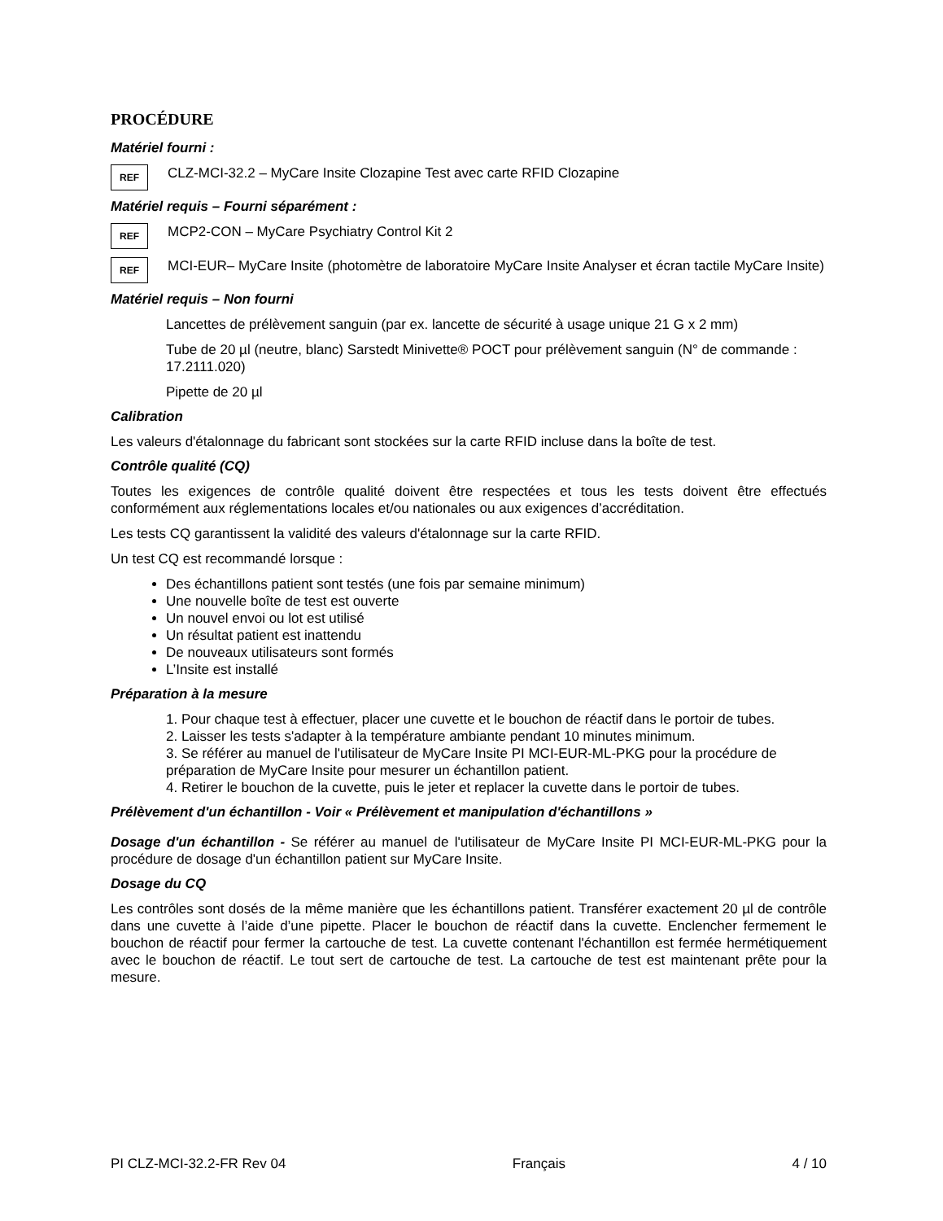PROCÉDURE
Matériel fourni :
REF
CLZ-MCI-32.2 – MyCare Insite Clozapine Test avec carte RFID Clozapine
Matériel requis – Fourni séparément :
REF
MCP2-CON – MyCare Psychiatry Control Kit 2
REF
MCI-EUR– MyCare Insite (photomètre de laboratoire MyCare Insite Analyser et écran tactile MyCare Insite)
Matériel requis – Non fourni
Lancettes de prélèvement sanguin (par ex. lancette de sécurité à usage unique 21 G x 2 mm)
Tube de 20 µl (neutre, blanc) Sarstedt Minivette® POCT pour prélèvement sanguin (N° de commande :
17.2111.020)
Pipette de 20 µl
Calibration
Les valeurs d'étalonnage du fabricant sont stockées sur la carte RFID incluse dans la boîte de test.
Contrôle qualité (CQ)
Toutes les exigences de contrôle qualité doivent être respectées et tous les tests doivent être effectués conformément aux réglementations locales et/ou nationales ou aux exigences d’accréditation.
Les tests CQ garantissent la validité des valeurs d'étalonnage sur la carte RFID.
Un test CQ est recommandé lorsque :
Des échantillons patient sont testés (une fois par semaine minimum)
Une nouvelle boîte de test est ouverte
Un nouvel envoi ou lot est utilisé
Un résultat patient est inattendu
De nouveaux utilisateurs sont formés
L’Insite est installé
Préparation à la mesure
1. Pour chaque test à effectuer, placer une cuvette et le bouchon de réactif dans le portoir de tubes.
2. Laisser les tests s'adapter à la température ambiante pendant 10 minutes minimum.
3. Se référer au manuel de l'utilisateur de MyCare Insite PI MCI-EUR-ML-PKG pour la procédure de préparation de MyCare Insite pour mesurer un échantillon patient.
4. Retirer le bouchon de la cuvette, puis le jeter et replacer la cuvette dans le portoir de tubes.
Prélèvement d'un échantillon - Voir « Prélèvement et manipulation d'échantillons »
Dosage d'un échantillon - Se référer au manuel de l'utilisateur de MyCare Insite PI MCI-EUR-ML-PKG pour la procédure de dosage d'un échantillon patient sur MyCare Insite.
Dosage du CQ
Les contrôles sont dosés de la même manière que les échantillons patient. Transférer exactement 20 µl de contrôle dans une cuvette à l’aide d’une pipette. Placer le bouchon de réactif dans la cuvette. Enclencher fermement le bouchon de réactif pour fermer la cartouche de test. La cuvette contenant l'échantillon est fermée hermétiquement avec le bouchon de réactif. Le tout sert de cartouche de test. La cartouche de test est maintenant prête pour la mesure.
PI CLZ-MCI-32.2-FR Rev 04 Français 4 / 10